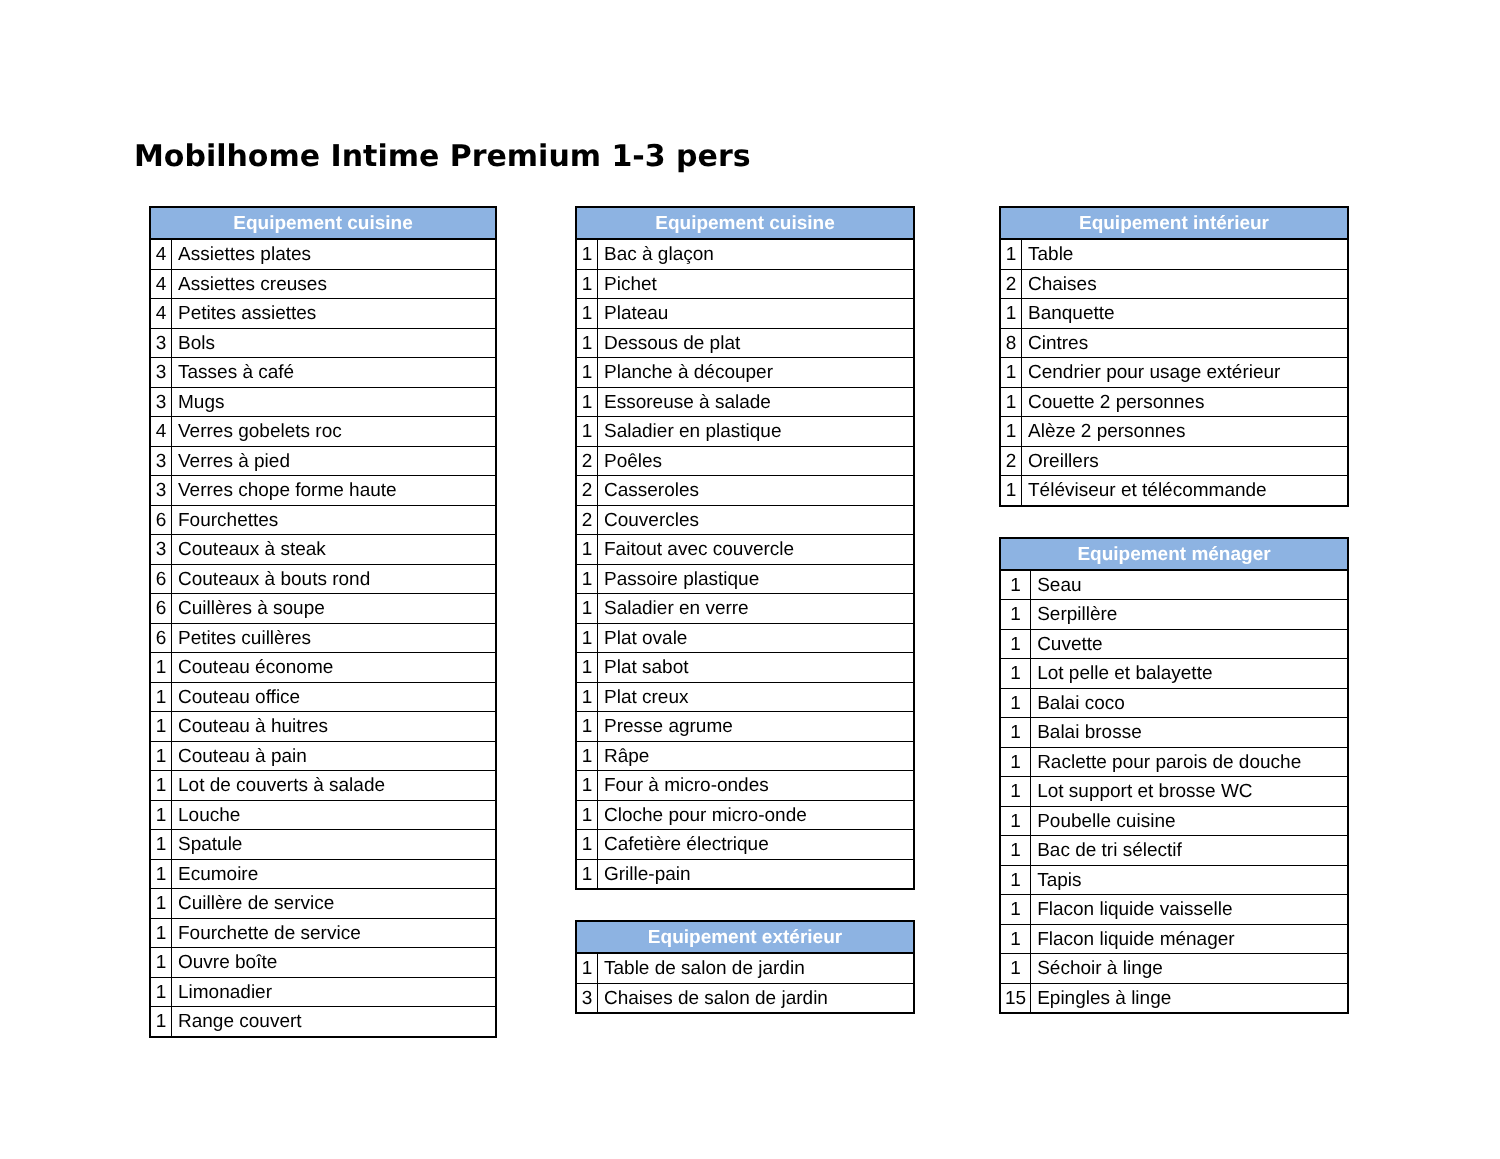Mobilhome Intime Premium 1-3 pers
| Equipement cuisine | |
| --- | --- |
| 4 | Assiettes plates |
| 4 | Assiettes creuses |
| 4 | Petites assiettes |
| 3 | Bols |
| 3 | Tasses à café |
| 3 | Mugs |
| 4 | Verres gobelets roc |
| 3 | Verres à pied |
| 3 | Verres chope forme haute |
| 6 | Fourchettes |
| 3 | Couteaux à steak |
| 6 | Couteaux à bouts rond |
| 6 | Cuillères à soupe |
| 6 | Petites cuillères |
| 1 | Couteau économe |
| 1 | Couteau office |
| 1 | Couteau à huitres |
| 1 | Couteau à pain |
| 1 | Lot de couverts à salade |
| 1 | Louche |
| 1 | Spatule |
| 1 | Ecumoire |
| 1 | Cuillère de service |
| 1 | Fourchette de service |
| 1 | Ouvre boîte |
| 1 | Limonadier |
| 1 | Range couvert |
| Equipement cuisine | |
| --- | --- |
| 1 | Bac à glaçon |
| 1 | Pichet |
| 1 | Plateau |
| 1 | Dessous de plat |
| 1 | Planche à découper |
| 1 | Essoreuse à salade |
| 1 | Saladier en plastique |
| 2 | Poêles |
| 2 | Casseroles |
| 2 | Couvercles |
| 1 | Faitout avec couvercle |
| 1 | Passoire plastique |
| 1 | Saladier en verre |
| 1 | Plat ovale |
| 1 | Plat sabot |
| 1 | Plat creux |
| 1 | Presse agrume |
| 1 | Râpe |
| 1 | Four à micro-ondes |
| 1 | Cloche pour micro-onde |
| 1 | Cafetière électrique |
| 1 | Grille-pain |
| Equipement extérieur | |
| --- | --- |
| 1 | Table de salon de jardin |
| 3 | Chaises de salon de jardin |
| Equipement intérieur | |
| --- | --- |
| 1 | Table |
| 2 | Chaises |
| 1 | Banquette |
| 8 | Cintres |
| 1 | Cendrier pour usage extérieur |
| 1 | Couette 2 personnes |
| 1 | Alèze 2 personnes |
| 2 | Oreillers |
| 1 | Téléviseur et télécommande |
| Equipement ménager | |
| --- | --- |
| 1 | Seau |
| 1 | Serpillère |
| 1 | Cuvette |
| 1 | Lot pelle et balayette |
| 1 | Balai coco |
| 1 | Balai brosse |
| 1 | Raclette pour parois de douche |
| 1 | Lot support et brosse WC |
| 1 | Poubelle cuisine |
| 1 | Bac de tri sélectif |
| 1 | Tapis |
| 1 | Flacon liquide vaisselle |
| 1 | Flacon liquide ménager |
| 1 | Séchoir à linge |
| 15 | Epingles à linge |